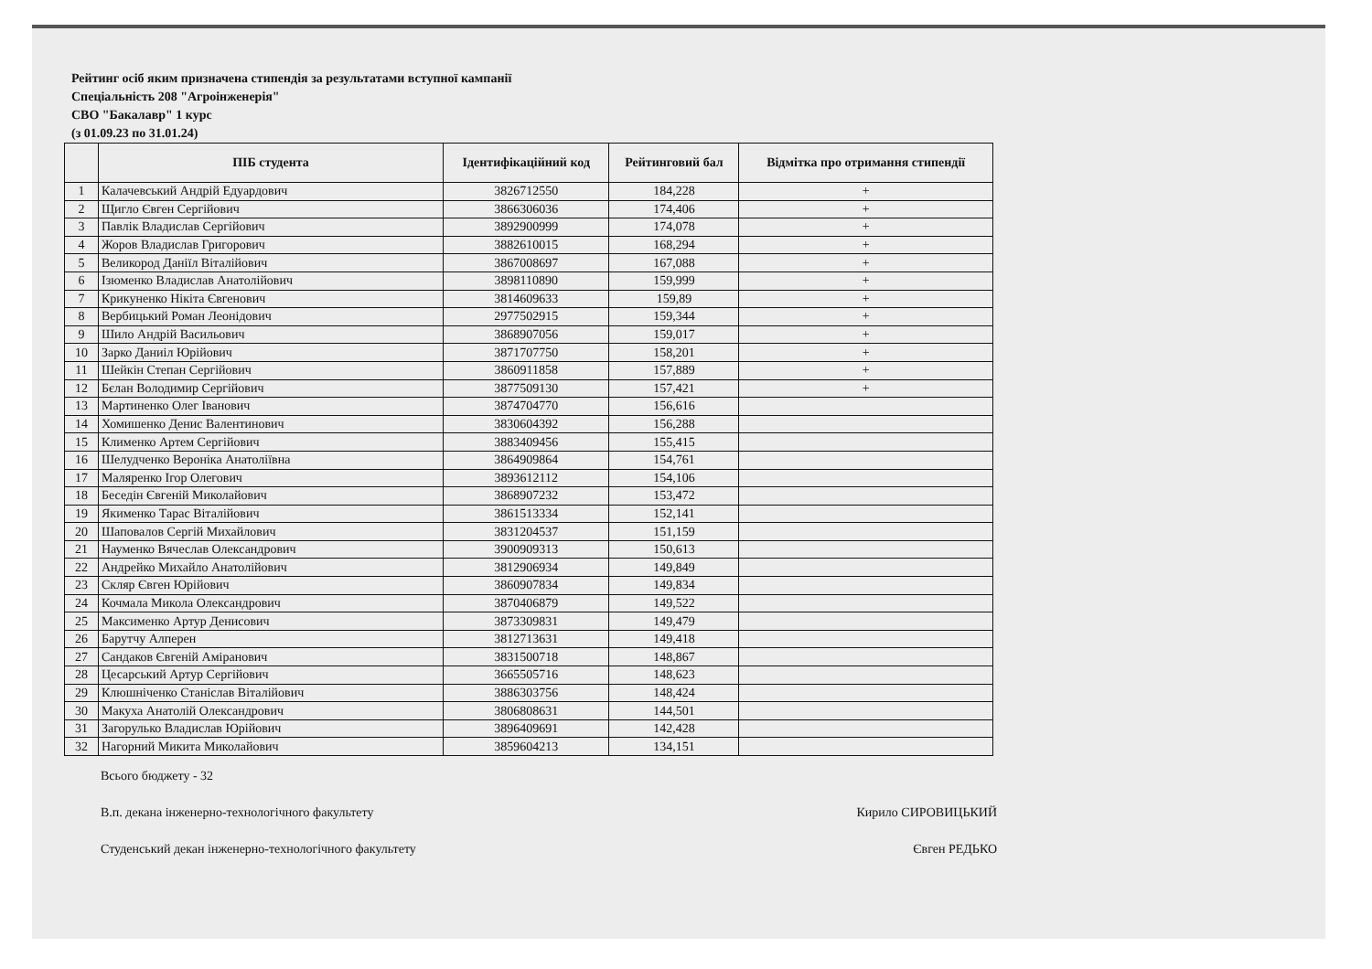Рейтинг осіб яким призначена стипендія за результатами вступної кампанії
Спеціальність 208 "Агроінженерія"
СВО "Бакалавр" 1 курс
(з 01.09.23 по 31.01.24)
| | ПІБ студента | Ідентифікаційний код | Рейтинговий бал | Відмітка про отримання стипендії |
| --- | --- | --- | --- | --- |
| 1 | Калачевський Андрій Едуардович | 3826712550 | 184,228 | + |
| 2 | Щигло Євген Сергійович | 3866306036 | 174,406 | + |
| 3 | Павлік Владислав Сергійович | 3892900999 | 174,078 | + |
| 4 | Жоров Владислав Григорович | 3882610015 | 168,294 | + |
| 5 | Великород Даніїл Віталійович | 3867008697 | 167,088 | + |
| 6 | Ізюменко Владислав Анатолійович | 3898110890 | 159,999 | + |
| 7 | Крикуненко Нікіта Євгенович | 3814609633 | 159,89 | + |
| 8 | Вербицький Роман Леонідович | 2977502915 | 159,344 | + |
| 9 | Шило Андрій Васильович | 3868907056 | 159,017 | + |
| 10 | Зарко Даниіл Юрійович | 3871707750 | 158,201 | + |
| 11 | Шейкін Степан Сергійович | 3860911858 | 157,889 | + |
| 12 | Бєлан Володимир Сергійович | 3877509130 | 157,421 | + |
| 13 | Мартиненко Олег Іванович | 3874704770 | 156,616 | |
| 14 | Хомишенко Денис Валентинович | 3830604392 | 156,288 | |
| 15 | Клименко Артем Сергійович | 3883409456 | 155,415 | |
| 16 | Шелудченко Вероніка Анатоліївна | 3864909864 | 154,761 | |
| 17 | Маляренко Ігор Олегович | 3893612112 | 154,106 | |
| 18 | Беседін Євгеній Миколайович | 3868907232 | 153,472 | |
| 19 | Якименко Тарас Віталійович | 3861513334 | 152,141 | |
| 20 | Шаповалов Сергій Михайлович | 3831204537 | 151,159 | |
| 21 | Науменко Вячеслав Олександрович | 3900909313 | 150,613 | |
| 22 | Андрейко Михайло Анатолійович | 3812906934 | 149,849 | |
| 23 | Скляр Євген Юрійович | 3860907834 | 149,834 | |
| 24 | Кочмала Микола Олександрович | 3870406879 | 149,522 | |
| 25 | Максименко Артур Денисович | 3873309831 | 149,479 | |
| 26 | Барутчу Алперен | 3812713631 | 149,418 | |
| 27 | Сандаков Євгеній Аміранович | 3831500718 | 148,867 | |
| 28 | Цесарський Артур Сергійович | 3665505716 | 148,623 | |
| 29 | Клюшніченко Станіслав Віталійович | 3886303756 | 148,424 | |
| 30 | Макуха Анатолій Олександрович | 3806808631 | 144,501 | |
| 31 | Загорулько Владислав Юрійович | 3896409691 | 142,428 | |
| 32 | Нагорний Микита Миколайович | 3859604213 | 134,151 | |
Всього бюджету - 32
В.п. декана інженерно-технологічного факультету Кирило СИРОВИЦЬКИЙ
Студенський декан інженерно-технологічного факультету Євген РЕДЬКО